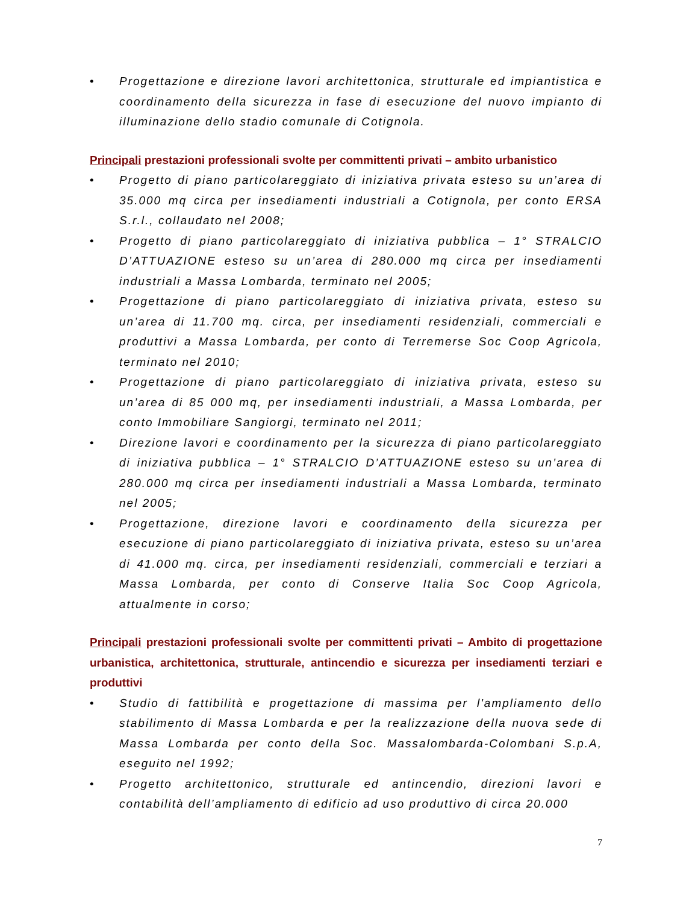• Progettazione e direzione lavori architettonica, strutturale ed impiantistica e coordinamento della sicurezza in fase di esecuzione del nuovo impianto di illuminazione dello stadio comunale di Cotignola.
Principali prestazioni professionali svolte per committenti privati – ambito urbanistico
• Progetto di piano particolareggiato di iniziativa privata esteso su un’area di 35.000 mq circa per insediamenti industriali a Cotignola, per conto ERSA S.r.l., collaudato nel 2008;
• Progetto di piano particolareggiato di iniziativa pubblica – 1° STRALCIO D’ATTUAZIONE esteso su un’area di 280.000 mq circa per insediamenti industriali a Massa Lombarda, terminato nel 2005;
• Progettazione di piano particolareggiato di iniziativa privata, esteso su un’area di 11.700 mq. circa, per insediamenti residenziali, commerciali e produttivi a Massa Lombarda, per conto di Terremerse Soc Coop Agricola, terminato nel 2010;
• Progettazione di piano particolareggiato di iniziativa privata, esteso su un’area di 85 000 mq, per insediamenti industriali, a Massa Lombarda, per conto Immobiliare Sangiorgi, terminato nel 2011;
• Direzione lavori e coordinamento per la sicurezza di piano particolareggiato di iniziativa pubblica – 1° STRALCIO D’ATTUAZIONE esteso su un’area di 280.000 mq circa per insediamenti industriali a Massa Lombarda, terminato nel 2005;
• Progettazione, direzione lavori e coordinamento della sicurezza per esecuzione di piano particolareggiato di iniziativa privata, esteso su un’area di 41.000 mq. circa, per insediamenti residenziali, commerciali e terziari a Massa Lombarda, per conto di Conserve Italia Soc Coop Agricola, attualmente in corso;
Principali prestazioni professionali svolte per committenti privati – Ambito di progettazione urbanistica, architettonica, strutturale, antincendio e sicurezza per insediamenti terziari e produttivi
• Studio di fattibilità e progettazione di massima per l'ampliamento dello stabilimento di Massa Lombarda e per la realizzazione della nuova sede di Massa Lombarda per conto della Soc. Massalombarda-Colombani S.p.A, eseguito nel 1992;
• Progetto architettonico, strutturale ed antincendio, direzioni lavori e contabilità dell’ampliamento di edificio ad uso produttivo di circa 20.000
7